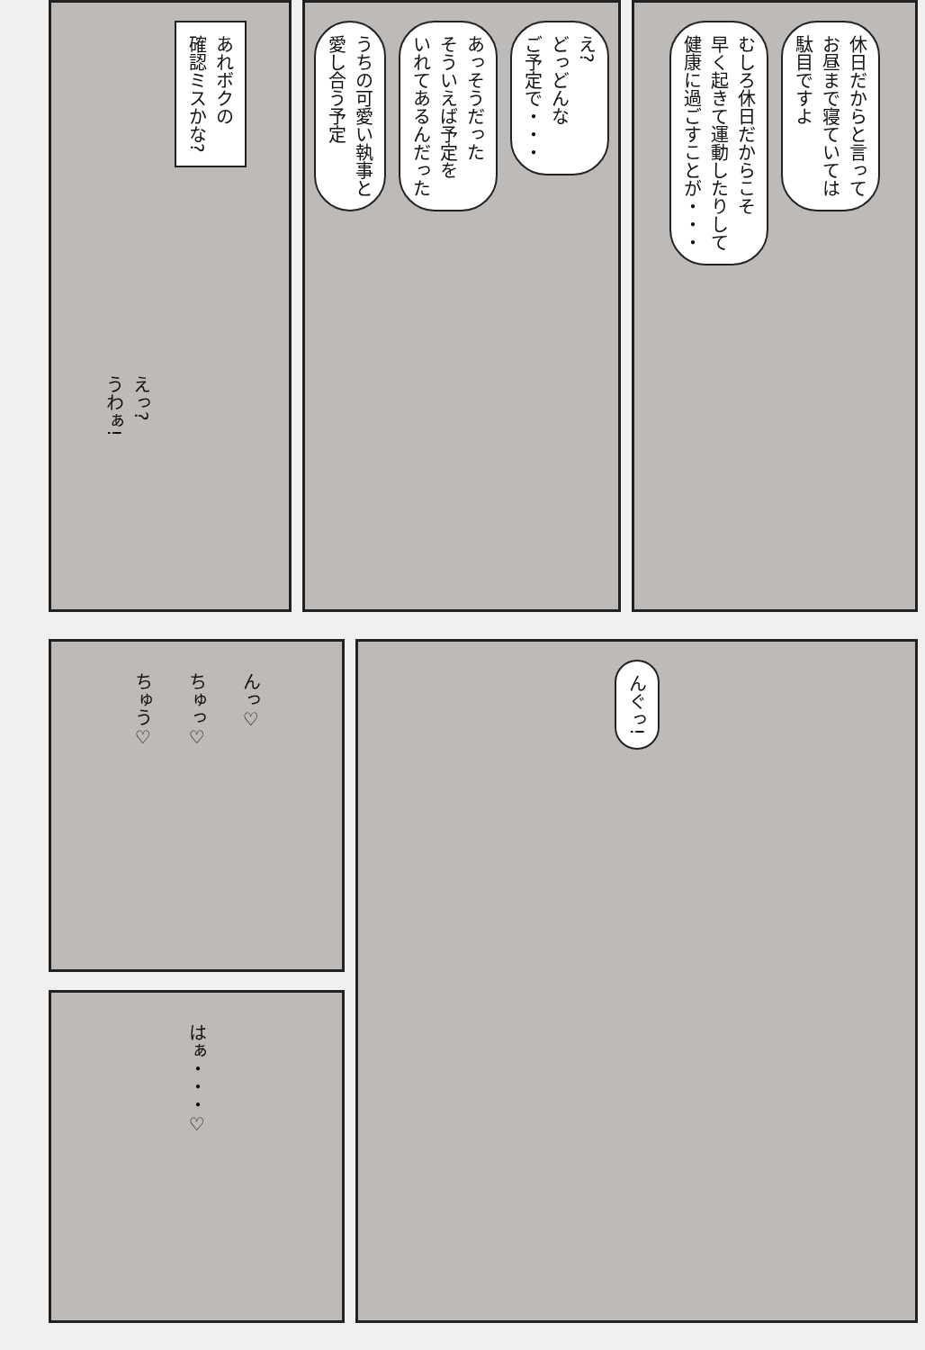あれボクの
確認ミスかな?
えっ?
うわぁ!
え?
どっどんな
ご予定で・・・
あっそうだった
そういえば予定を
いれてあるんだった
うちの可愛い執事と
愛し合う予定
休日だからと言って
お昼まで寝ていては
駄目ですよ
むしろ休日だからこそ
早く起きて運動したりして
健康に過ごすことが・・・
んっ♡
ちゅっ♡
ちゅう♡
はぁ・・・♡
んぐっ!